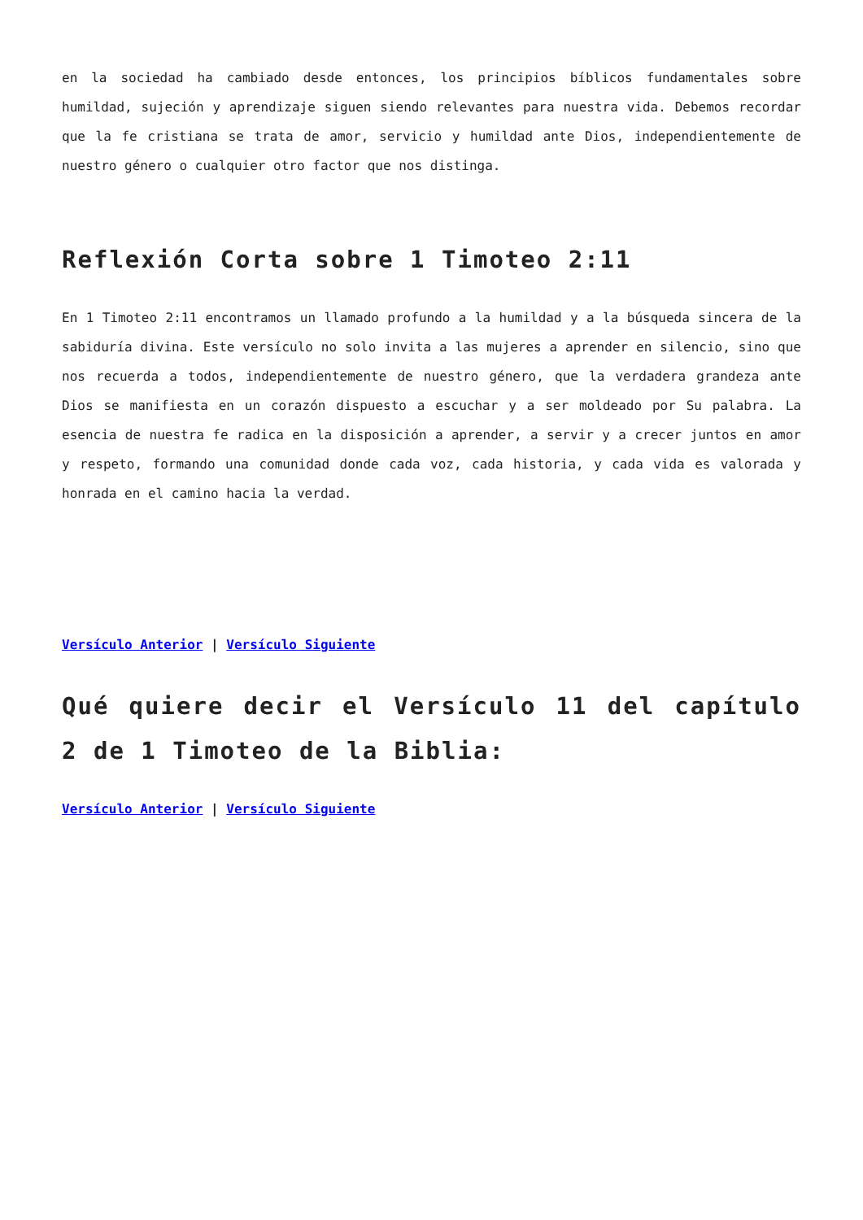en la sociedad ha cambiado desde entonces, los principios bíblicos fundamentales sobre humildad, sujeción y aprendizaje siguen siendo relevantes para nuestra vida. Debemos recordar que la fe cristiana se trata de amor, servicio y humildad ante Dios, independientemente de nuestro género o cualquier otro factor que nos distinga.
Reflexión Corta sobre 1 Timoteo 2:11
En 1 Timoteo 2:11 encontramos un llamado profundo a la humildad y a la búsqueda sincera de la sabiduría divina. Este versículo no solo invita a las mujeres a aprender en silencio, sino que nos recuerda a todos, independientemente de nuestro género, que la verdadera grandeza ante Dios se manifiesta en un corazón dispuesto a escuchar y a ser moldeado por Su palabra. La esencia de nuestra fe radica en la disposición a aprender, a servir y a crecer juntos en amor y respeto, formando una comunidad donde cada voz, cada historia, y cada vida es valorada y honrada en el camino hacia la verdad.
Versículo Anterior | Versículo Siguiente
Qué quiere decir el Versículo 11 del capítulo 2 de 1 Timoteo de la Biblia:
Versículo Anterior | Versículo Siguiente